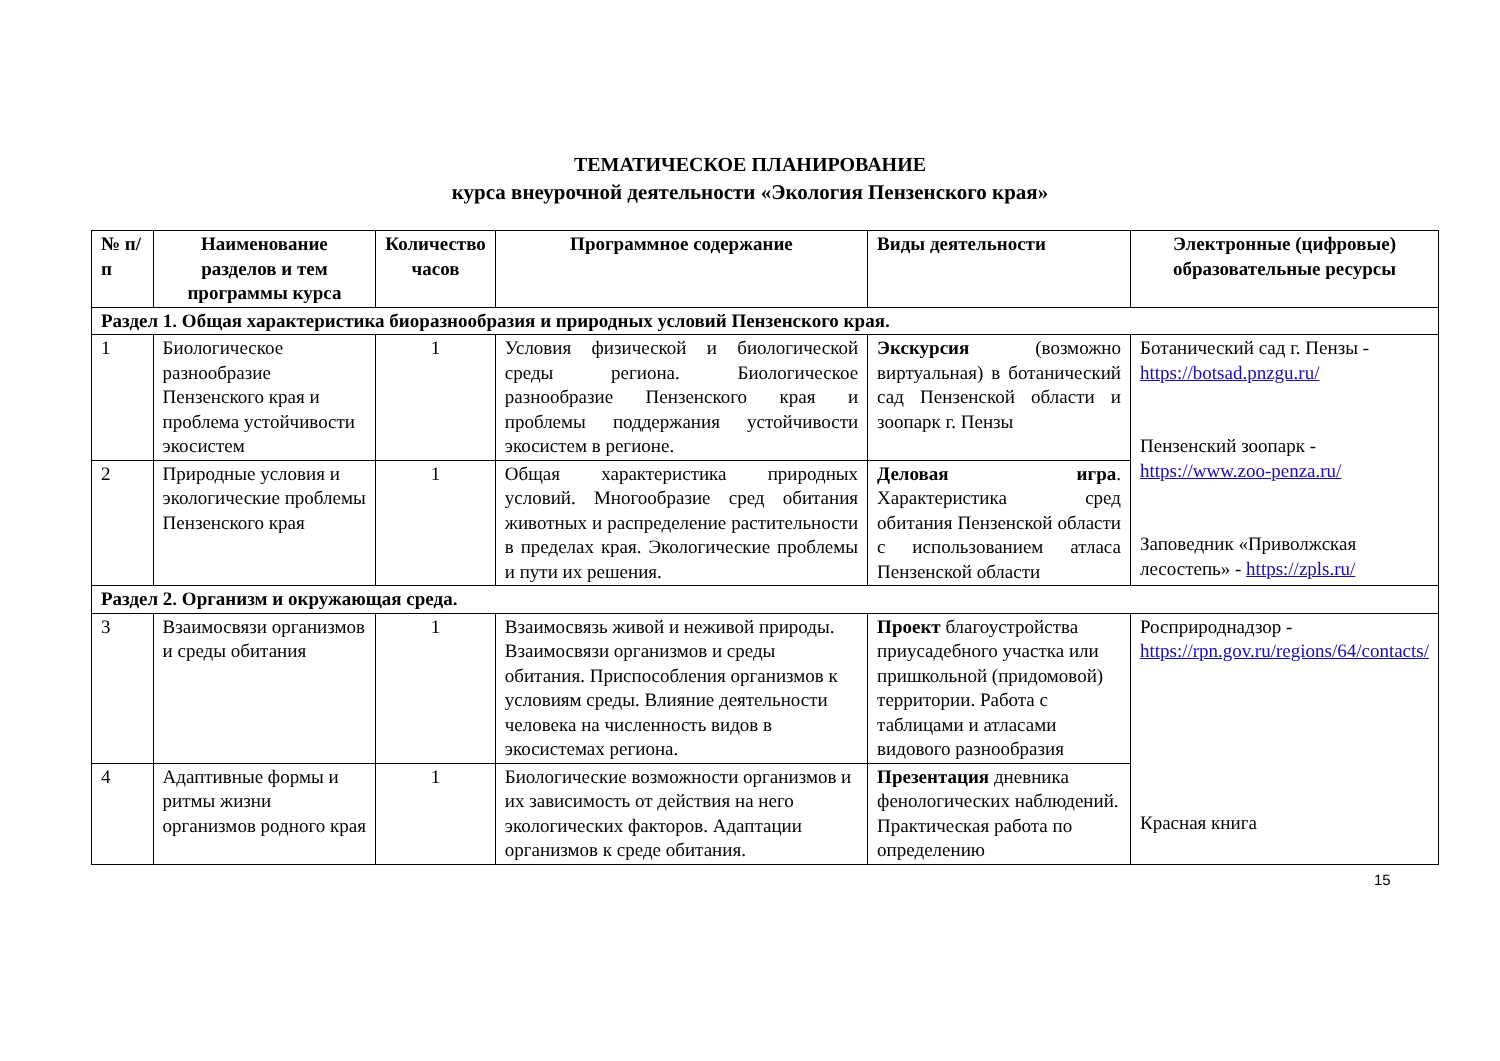ТЕМАТИЧЕСКОЕ ПЛАНИРОВАНИЕ
курса внеурочной деятельности «Экология Пензенского края»
| № п/п | Наименование разделов и тем программы курса | Количество часов | Программное содержание | Виды деятельности | Электронные (цифровые) образовательные ресурсы |
| --- | --- | --- | --- | --- | --- |
| Раздел 1. Общая характеристика биоразнообразия и природных условий Пензенского края. | | | | | |
| 1 | Биологическое разнообразие Пензенского края и проблема устойчивости экосистем | 1 | Условия физической и биологической среды региона. Биологическое разнообразие Пензенского края и проблемы поддержания устойчивости экосистем в регионе. | Экскурсия (возможно виртуальная) в ботанический сад Пензенской области и зоопарк г. Пензы | Ботанический сад г. Пензы - https://botsad.pnzgu.ru/ Пензенский зоопарк - https://www.zoo-penza.ru/ Заповедник «Приволжская лесостепь» - https://zpls.ru/ |
| 2 | Природные условия и экологические проблемы Пензенского края | 1 | Общая характеристика природных условий. Многообразие сред обитания животных и распределение растительности в пределах края. Экологические проблемы и пути их решения. | Деловая игра . Характеристика сред обитания Пензенской области с использованием атласа Пензенской области | |
| Раздел 2. Организм и окружающая среда. | | | | | |
| 3 | Взаимосвязи организмов и среды обитания | 1 | Взаимосвязь живой и неживой природы. Взаимосвязи организмов и среды обитания. Приспособления организмов к условиям среды. Влияние деятельности человека на численность видов в экосистемах региона. | Проект благоустройства приусадебного участка или пришкольной (придомовой) территории. Работа с таблицами и атласами видового разнообразия | Росприроднадзор - https://rpn.gov.ru/regions/64/contacts/ Красная книга |
| 4 | Адаптивные формы и ритмы жизни организмов родного края | 1 | Биологические возможности организмов и их зависимость от действия на него экологических факторов. Адаптации организмов к среде обитания. | Презентация дневника фенологических наблюдений. Практическая работа по определению | |
15